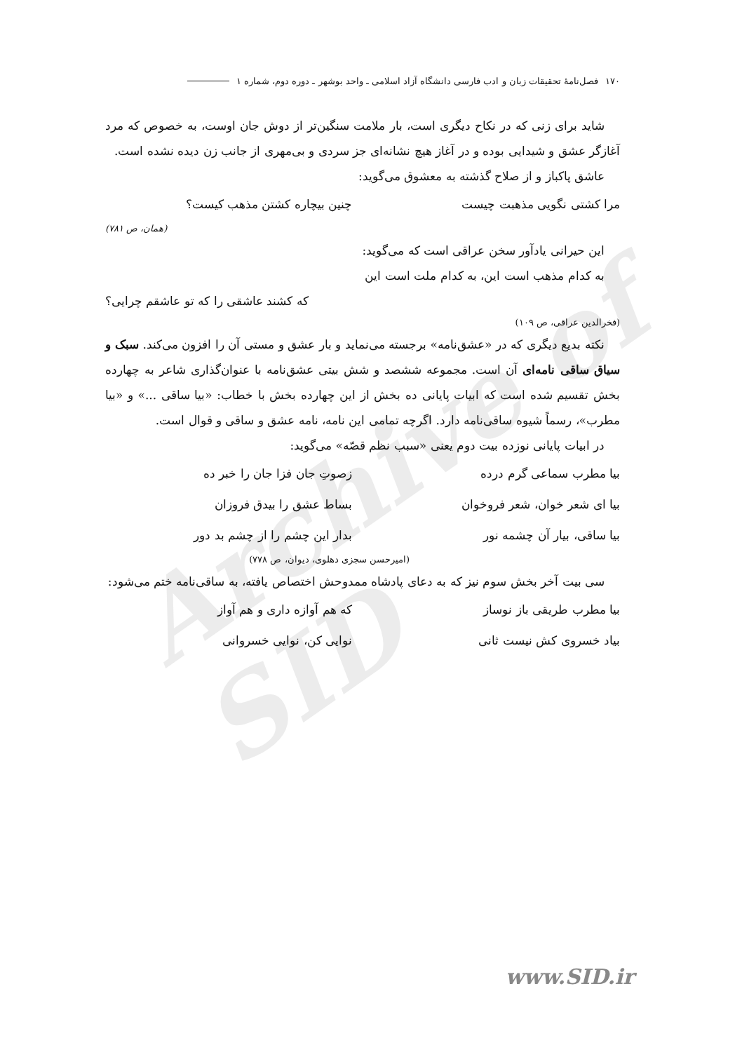Archive of SID
۱۷۰ فصل‌نامهٔ تحقیقات زبان و ادب فارسی دانشگاه آزاد اسلامی ـ واحد بوشهر ـ دوره دوم، شماره ۱
شاید برای زنی که در نکاح دیگری است، بار ملامت سنگین‌تر از دوش جان اوست، به خصوص که مرد آغازگر عشق و شیدایی بوده و در آغاز هیچ نشانه‌ای جز سردی و بی‌مهری از جانب زن دیده نشده است.
عاشق پاکباز و از صلاح گذشته به معشوق می‌گوید:
مرا کشتی نگویی مذهبت چیست چنین بیچاره کشتن مذهب کیست؟
(همان، ص ۷۸۱)
این حیرانی یادآور سخن عراقی است که می‌گوید:
به کدام مذهب است این، به کدام ملت است این
که کشند عاشقی را که تو عاشقم چرایی؟
(فخرالدین عراقی، ص ۱۰۹)
نکته بدیع دیگری که در «عشق‌نامه» برجسته می‌نماید و بار عشق و مستی آن را افزون می‌کند. سبک و سیاق ساقی نامه‌ای آن است. مجموعه ششصد و شش بیتی عشق‌نامه با عنوان‌گذاری شاعر به چهارده بخش تقسیم شده است که ابیات پایانی ده بخش از این چهارده بخش با خطاب: «بیا ساقی ...» و «بیا مطرب»، رسماً شیوه ساقی‌نامه دارد. اگرچه تمامی این نامه، نامه عشق و ساقی و قوال است.
در ابیات پایانی نوزده بیت دوم یعنی «سبب نظم قصّه» می‌گوید:
بیا مطرب سماعی گرم درده زصوتِ جان فزا جان را خبر ده
بیا ای شعر خوان، شعر فروخوان بساط عشق را بیدق فروزان
بیا ساقی، بیار آن چشمه نور بدار این چشم را از چشم بد دور
(امیرحسن سجزی دهلوی، دیوان، ص ۷۷۸)
سی بیت آخر بخش سوم نیز که به دعای پادشاه ممدوحش اختصاص یافته، به ساقی‌نامه ختم می‌شود:
بیا مطرب طریقی باز نوساز که هم آوازه داری و هم آواز
بیاد خسروی کش نیست ثانی نوایی کن، نوایی خسروانی
www.SID.ir